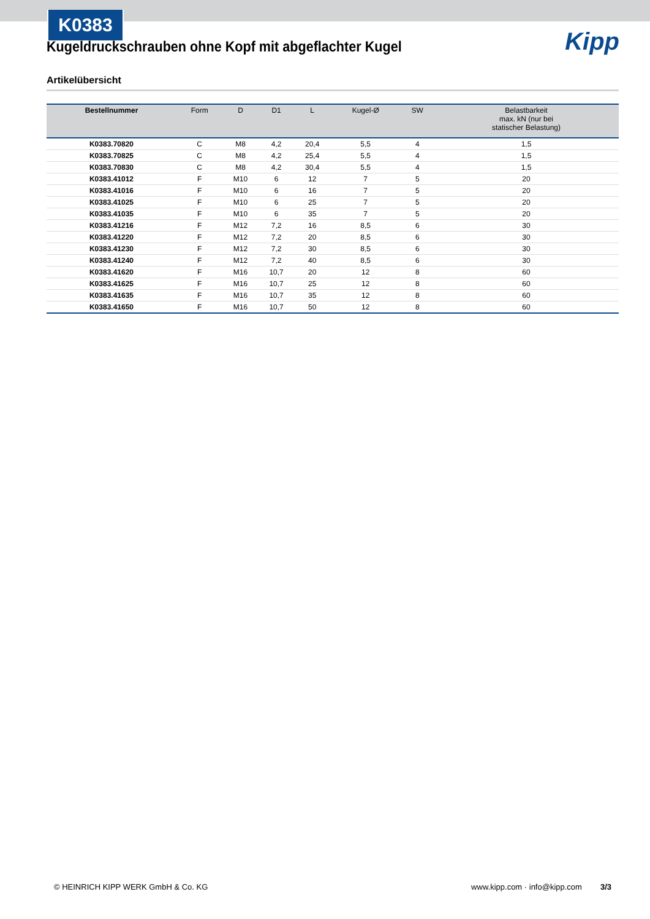K0383
Kipp
Kugeldruckschrauben ohne Kopf mit abgeflachter Kugel
Artikelübersicht
| Bestellnummer | Form | D | D1 | L | Kugel-Ø | SW | Belastbarkeit max. kN (nur bei statischer Belastung) |
| --- | --- | --- | --- | --- | --- | --- | --- |
| K0383.70820 | C | M8 | 4,2 | 20,4 | 5,5 | 4 | 1,5 |
| K0383.70825 | C | M8 | 4,2 | 25,4 | 5,5 | 4 | 1,5 |
| K0383.70830 | C | M8 | 4,2 | 30,4 | 5,5 | 4 | 1,5 |
| K0383.41012 | F | M10 | 6 | 12 | 7 | 5 | 20 |
| K0383.41016 | F | M10 | 6 | 16 | 7 | 5 | 20 |
| K0383.41025 | F | M10 | 6 | 25 | 7 | 5 | 20 |
| K0383.41035 | F | M10 | 6 | 35 | 7 | 5 | 20 |
| K0383.41216 | F | M12 | 7,2 | 16 | 8,5 | 6 | 30 |
| K0383.41220 | F | M12 | 7,2 | 20 | 8,5 | 6 | 30 |
| K0383.41230 | F | M12 | 7,2 | 30 | 8,5 | 6 | 30 |
| K0383.41240 | F | M12 | 7,2 | 40 | 8,5 | 6 | 30 |
| K0383.41620 | F | M16 | 10,7 | 20 | 12 | 8 | 60 |
| K0383.41625 | F | M16 | 10,7 | 25 | 12 | 8 | 60 |
| K0383.41635 | F | M16 | 10,7 | 35 | 12 | 8 | 60 |
| K0383.41650 | F | M16 | 10,7 | 50 | 12 | 8 | 60 |
© HEINRICH KIPP WERK GmbH & Co. KG www.kipp.com · info@kipp.com 3/3